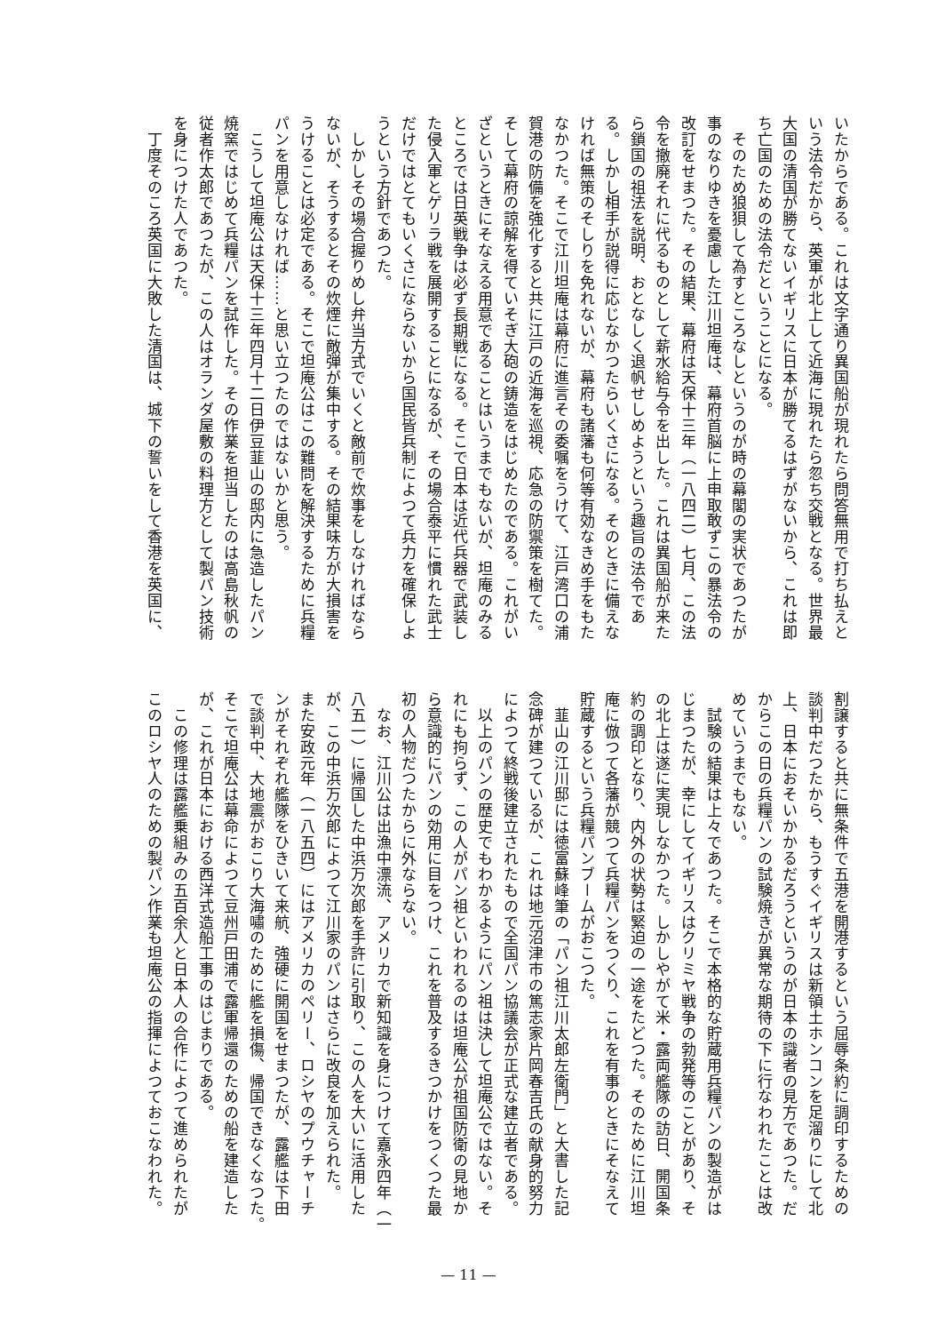いたからである。これは文字通り異国船が現れたら問答無用で打ち払えと
いう法令だから、英軍が北上して近海に現れたら忽ち交戦となる。世界最
大国の清国が勝てないイギリスに日本が勝てるはずがないから、これは即
ち亡国のための法令だということになる。
　そのため狼狽して為すところなしというのが時の幕閣の実状であつたが
事のなりゆきを憂慮した江川坦庵は、幕府首脳に上申取敢ずこの暴法令の
改訂をせまつた。その結果、幕府は天保十三年（一八四二）七月、この法
令を撤廃それに代るものとして薪水給与令を出した。これは異国船が来た
ら鎖国の祖法を説明、おとなしく退帆せしめようという趣旨の法令であ
る。しかし相手が説得に応じなかつたらいくさになる。そのときに備えな
ければ無策のそしりを免れないが、幕府も諸藩も何等有効なきめ手をもた
なかつた。そこで江川坦庵は幕府に進言その委嘱をうけて、江戸湾口の浦
賀港の防備を強化すると共に江戸の近海を巡視、応急の防禦策を樹てた。
そして幕府の諒解を得ていそぎ大砲の鋳造をはじめたのである。これがい
ざというときにそなえる用意であることはいうまでもないが、坦庵のみる
ところでは日英戦争は必ず長期戦になる。そこで日本は近代兵器で武装し
た侵入軍とゲリラ戦を展開することになるが、その場合泰平に慣れた武士
だけではとてもいくさにならないから国民皆兵制によつて兵力を確保しよ
うという方針であつた。
　しかしその場合握りめし弁当方式でいくと敵前で炊事をしなければなら
ないが、そうするとその炊煙に敵弾が集中する。その結果味方が大損害を
うけることは必定である。そこで坦庵公はこの難問を解決するために兵糧
パンを用意しなければ……と思い立つたのではないかと思う。
　こうして坦庵公は天保十三年四月十二日伊豆韮山の邸内に急造したパン
焼窯ではじめて兵糧パンを試作した。その作業を担当したのは高島秋帆の
従者作太郎であつたが、この人はオランダ屋敷の料理方として製パン技術
を身につけた人であつた。
　丁度そのころ英国に大敗した清国は、城下の誓いをして香港を英国に、
割譲すると共に無条件で五港を開港するという屈辱条約に調印するための
談判中だつたから、もうすぐイギリスは新領土ホンコンを足溜りにして北
上、日本におそいかかるだろうというのが日本の識者の見方であつた。だ
からこの日の兵糧パンの試験焼きが異常な期待の下に行なわれたことは改
めていうまでもない。
　試験の結果は上々であつた。そこで本格的な貯蔵用兵糧パンの製造がは
じまつたが、幸にしてイギリスはクリミヤ戦争の勃発等のことがあり、そ
の北上は遂に実現しなかつた。しかしやがて米・露両艦隊の訪日、開国条
約の調印となり、内外の状勢は緊迫の一途をたどつた。そのために江川坦
庵に倣つて各藩が競つて兵糧パンをつくり、これを有事のときにそなえて
貯蔵するという兵糧パンブームがおこつた。
　韮山の江川邸には徳富蘇峰筆の「パン祖江川太郎左衛門」と大書した記
念碑が建つているが、これは地元沼津市の篤志家片岡春吉氏の献身的努力
によつて終戦後建立されたもので全国パン協議会が正式な建立者である。
　以上のパンの歴史でもわかるようにパン祖は決して坦庵公ではない。そ
れにも拘らず、この人がパン祖といわれるのは坦庵公が祖国防衛の見地か
ら意識的にパンの効用に目をつけ、これを普及するきつかけをつくつた最
初の人物だつたからに外ならない。
　なお、江川公は出漁中漂流、アメリカで新知識を身につけて嘉永四年（一
八五一）に帰国した中浜万次郎を手許に引取り、この人を大いに活用した
が、この中浜万次郎によつて江川家のパンはさらに改良を加えられた。
また安政元年（一八五四）にはアメリカのペリー、ロシヤのプウチャーチ
ンがそれぞれ艦隊をひきいて来航、強硬に開国をせまつたが、露艦は下田
で談判中、大地震がおこり大海嘯のために艦を損傷、帰国できなくなつた。
そこで坦庵公は幕命によつて豆州戸田浦で露軍帰還のための船を建造した
が、これが日本における西洋式造船工事のはじまりである。
　この修理は露艦乗組みの五百余人と日本人の合作によつて進められたが
このロシヤ人のための製パン作業も坦庵公の指揮によつておこなわれた。
— 11 —